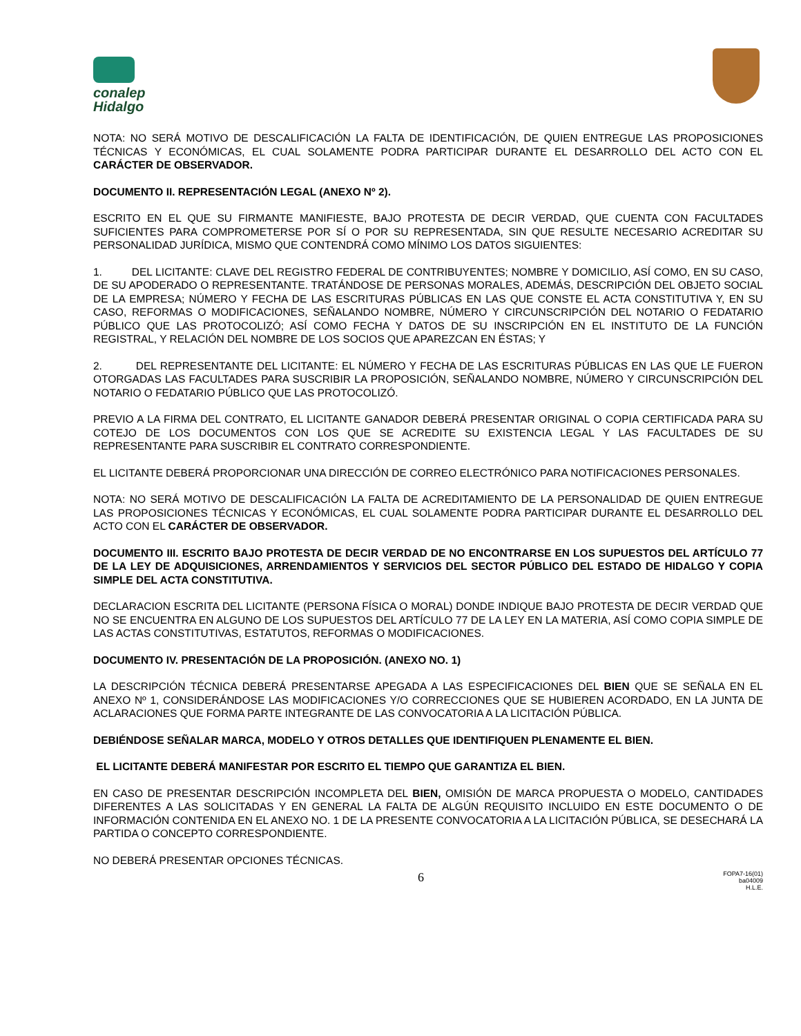conalep
Hidalgo
NOTA: NO SERÁ MOTIVO DE DESCALIFICACIÓN LA FALTA DE IDENTIFICACIÓN, DE QUIEN ENTREGUE LAS PROPOSICIONES TÉCNICAS Y ECONÓMICAS, EL CUAL SOLAMENTE PODRA PARTICIPAR DURANTE EL DESARROLLO DEL ACTO CON EL CARÁCTER DE OBSERVADOR.
DOCUMENTO II. REPRESENTACIÓN LEGAL (ANEXO Nº 2).
ESCRITO EN EL QUE SU FIRMANTE MANIFIESTE, BAJO PROTESTA DE DECIR VERDAD, QUE CUENTA CON FACULTADES SUFICIENTES PARA COMPROMETERSE POR SÍ O POR SU REPRESENTADA, SIN QUE RESULTE NECESARIO ACREDITAR SU PERSONALIDAD JURÍDICA, MISMO QUE CONTENDRÁ COMO MÍNIMO LOS DATOS SIGUIENTES:
1. DEL LICITANTE: CLAVE DEL REGISTRO FEDERAL DE CONTRIBUYENTES; NOMBRE Y DOMICILIO, ASÍ COMO, EN SU CASO, DE SU APODERADO O REPRESENTANTE. TRATÁNDOSE DE PERSONAS MORALES, ADEMÁS, DESCRIPCIÓN DEL OBJETO SOCIAL DE LA EMPRESA; NÚMERO Y FECHA DE LAS ESCRITURAS PÚBLICAS EN LAS QUE CONSTE EL ACTA CONSTITUTIVA Y, EN SU CASO, REFORMAS O MODIFICACIONES, SEÑALANDO NOMBRE, NÚMERO Y CIRCUNSCRIPCIÓN DEL NOTARIO O FEDATARIO PÚBLICO QUE LAS PROTOCOLIZÓ; ASÍ COMO FECHA Y DATOS DE SU INSCRIPCIÓN EN EL INSTITUTO DE LA FUNCIÓN REGISTRAL, Y RELACIÓN DEL NOMBRE DE LOS SOCIOS QUE APAREZCAN EN ÉSTAS; Y
2. DEL REPRESENTANTE DEL LICITANTE: EL NÚMERO Y FECHA DE LAS ESCRITURAS PÚBLICAS EN LAS QUE LE FUERON OTORGADAS LAS FACULTADES PARA SUSCRIBIR LA PROPOSICIÓN, SEÑALANDO NOMBRE, NÚMERO Y CIRCUNSCRIPCIÓN DEL NOTARIO O FEDATARIO PÚBLICO QUE LAS PROTOCOLIZÓ.
PREVIO A LA FIRMA DEL CONTRATO, EL LICITANTE GANADOR DEBERÁ PRESENTAR ORIGINAL O COPIA CERTIFICADA PARA SU COTEJO DE LOS DOCUMENTOS CON LOS QUE SE ACREDITE SU EXISTENCIA LEGAL Y LAS FACULTADES DE SU REPRESENTANTE PARA SUSCRIBIR EL CONTRATO CORRESPONDIENTE.
EL LICITANTE DEBERÁ PROPORCIONAR UNA DIRECCIÓN DE CORREO ELECTRÓNICO PARA NOTIFICACIONES PERSONALES.
NOTA: NO SERÁ MOTIVO DE DESCALIFICACIÓN LA FALTA DE ACREDITAMIENTO DE LA PERSONALIDAD DE QUIEN ENTREGUE LAS PROPOSICIONES TÉCNICAS Y ECONÓMICAS, EL CUAL SOLAMENTE PODRA PARTICIPAR DURANTE EL DESARROLLO DEL ACTO CON EL CARÁCTER DE OBSERVADOR.
DOCUMENTO III. ESCRITO BAJO PROTESTA DE DECIR VERDAD DE NO ENCONTRARSE EN LOS SUPUESTOS DEL ARTÍCULO 77 DE LA LEY DE ADQUISICIONES, ARRENDAMIENTOS Y SERVICIOS DEL SECTOR PÚBLICO DEL ESTADO DE HIDALGO Y COPIA SIMPLE DEL ACTA CONSTITUTIVA.
DECLARACION ESCRITA DEL LICITANTE (PERSONA FÍSICA O MORAL) DONDE INDIQUE BAJO PROTESTA DE DECIR VERDAD QUE NO SE ENCUENTRA EN ALGUNO DE LOS SUPUESTOS DEL ARTÍCULO 77 DE LA LEY EN LA MATERIA, ASÍ COMO COPIA SIMPLE DE LAS ACTAS CONSTITUTIVAS, ESTATUTOS, REFORMAS O MODIFICACIONES.
DOCUMENTO IV. PRESENTACIÓN DE LA PROPOSICIÓN. (ANEXO NO. 1)
LA DESCRIPCIÓN TÉCNICA DEBERÁ PRESENTARSE APEGADA A LAS ESPECIFICACIONES DEL BIEN QUE SE SEÑALA EN EL ANEXO Nº 1, CONSIDERÁNDOSE LAS MODIFICACIONES Y/O CORRECCIONES QUE SE HUBIEREN ACORDADO, EN LA JUNTA DE ACLARACIONES QUE FORMA PARTE INTEGRANTE DE LAS CONVOCATORIA A LA LICITACIÓN PÚBLICA.
DEBIÉNDOSE SEÑALAR MARCA, MODELO Y OTROS DETALLES QUE IDENTIFIQUEN PLENAMENTE EL BIEN.
EL LICITANTE DEBERÁ MANIFESTAR POR ESCRITO EL TIEMPO QUE GARANTIZA EL BIEN.
EN CASO DE PRESENTAR DESCRIPCIÓN INCOMPLETA DEL BIEN, OMISIÓN DE MARCA PROPUESTA O MODELO, CANTIDADES DIFERENTES A LAS SOLICITADAS Y EN GENERAL LA FALTA DE ALGÚN REQUISITO INCLUIDO EN ESTE DOCUMENTO O DE INFORMACIÓN CONTENIDA EN EL ANEXO NO. 1 DE LA PRESENTE CONVOCATORIA A LA LICITACIÓN PÚBLICA, SE DESECHARÁ LA PARTIDA O CONCEPTO CORRESPONDIENTE.
NO DEBERÁ PRESENTAR OPCIONES TÉCNICAS.
6
FOPA7-16(01)
ba04009
H.L.E.